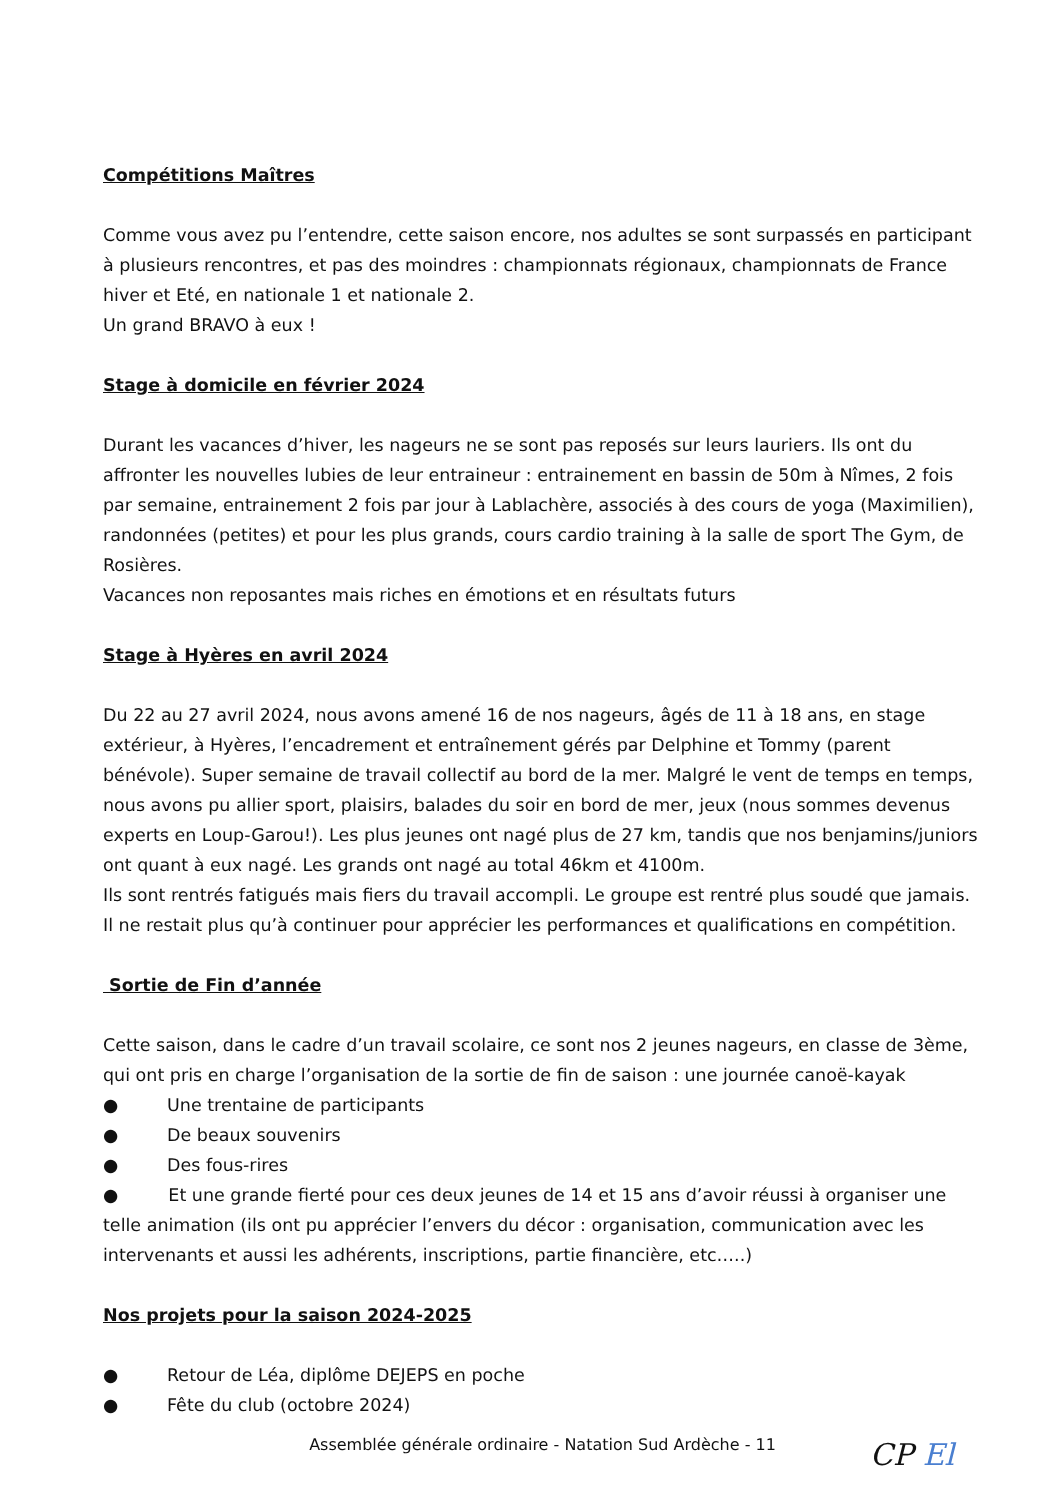Compétitions Maîtres
Comme vous avez pu l’entendre, cette saison encore, nos adultes se sont surpassés en participant à plusieurs rencontres, et pas des moindres : championnats régionaux, championnats de France hiver et Eté, en nationale 1 et nationale 2.
Un grand BRAVO à eux !
Stage à domicile en février 2024
Durant les vacances d’hiver, les nageurs ne se sont pas reposés sur leurs lauriers. Ils ont du affronter les nouvelles lubies de leur entraineur : entrainement en bassin de 50m à Nîmes, 2 fois par semaine, entrainement 2 fois par jour à Lablachère, associés à des cours de yoga (Maximilien), randonnées (petites) et pour les plus grands, cours cardio training à la salle de sport The Gym, de Rosières.
Vacances non reposantes mais riches en émotions et en résultats futurs
Stage à Hyères en avril 2024
Du 22 au 27 avril 2024, nous avons amené 16 de nos nageurs, âgés de 11 à 18 ans, en stage extérieur, à Hyères, l’encadrement et entraînement gérés par Delphine et Tommy (parent bénévole). Super semaine de travail collectif au bord de la mer. Malgré le vent de temps en temps, nous avons pu allier sport, plaisirs, balades du soir en bord de mer, jeux (nous sommes devenus experts en Loup-Garou!). Les plus jeunes ont nagé plus de 27 km, tandis que nos benjamins/juniors ont quant à eux nagé. Les grands ont nagé au total 46km et 4100m.
Ils sont rentrés fatigués mais fiers du travail accompli. Le groupe est rentré plus soudé que jamais. Il ne restait plus qu’à continuer pour apprécier les performances et qualifications en compétition.
Sortie de Fin d’année
Cette saison, dans le cadre d’un travail scolaire, ce sont nos 2 jeunes nageurs, en classe de 3ème, qui ont pris en charge l’organisation de la sortie de fin de saison : une journée canoë-kayak
● Une trentaine de participants
● De beaux souvenirs
● Des fous-rires
● Et une grande fierté pour ces deux jeunes de 14 et 15 ans d’avoir réussi à organiser une telle animation (ils ont pu apprécier l’envers du décor : organisation, communication avec les intervenants et aussi les adhérents, inscriptions, partie financière, etc…..)
Nos projets pour la saison 2024-2025
● Retour de Léa, diplôme DEJEPS en poche
● Fête du club (octobre 2024)
Assemblée générale ordinaire - Natation Sud Ardèche - 11
CP El